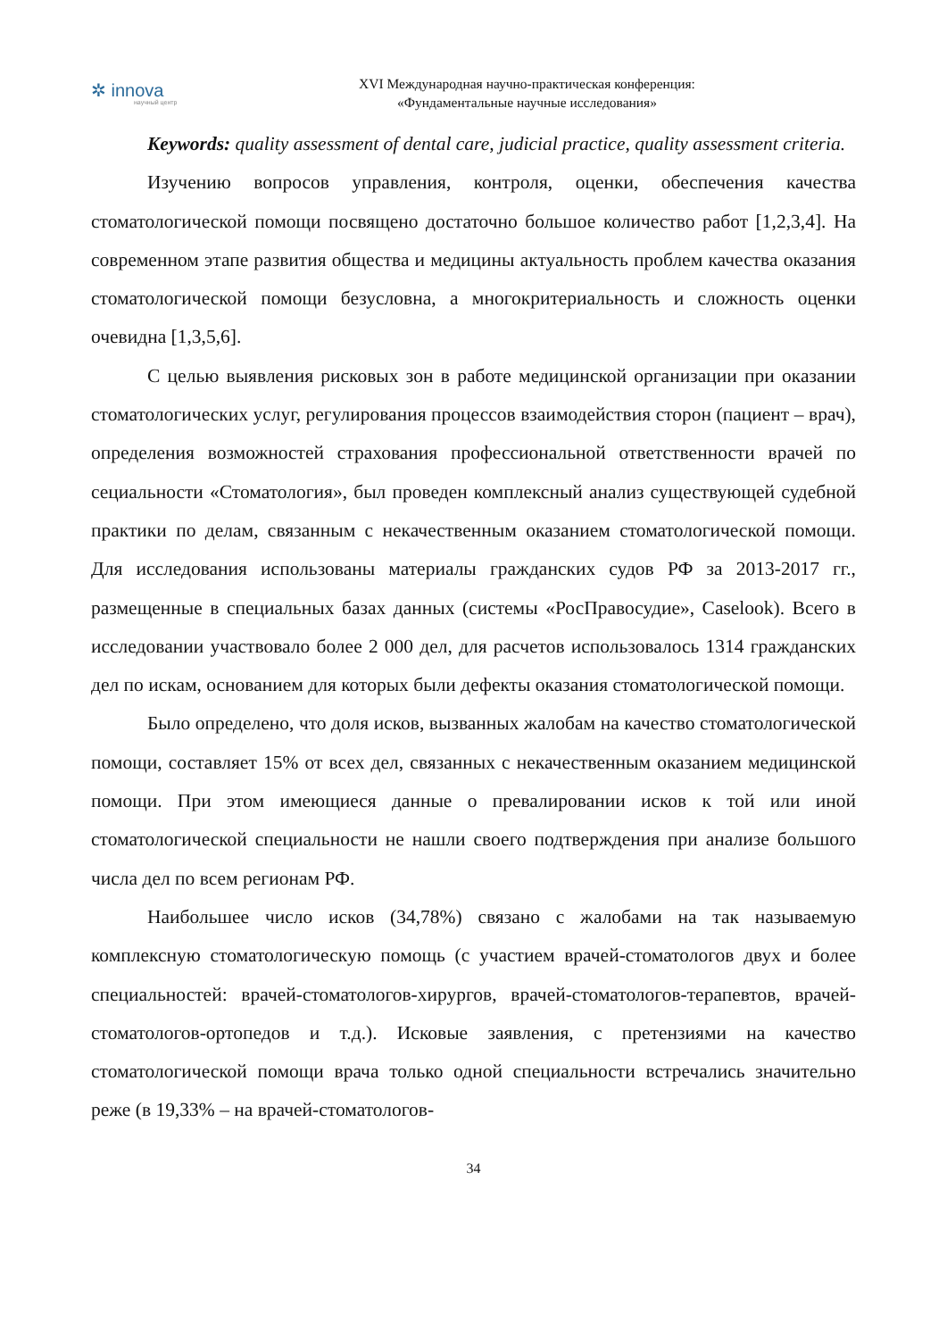✲ innova
научный центр
XVI Международная научно-практическая конференция:
«Фундаментальные научные исследования»
Keywords: quality assessment of dental care, judicial practice, quality assessment criteria.
Изучению вопросов управления, контроля, оценки, обеспечения качества стоматологической помощи посвящено достаточно большое количество работ [1,2,3,4]. На современном этапе развития общества и медицины актуальность проблем качества оказания стоматологической помощи безусловна, а многокритериальность и сложность оценки очевидна [1,3,5,6].
С целью выявления рисковых зон в работе медицинской организации при оказании стоматологических услуг, регулирования процессов взаимодействия сторон (пациент – врач), определения возможностей страхования профессиональной ответственности врачей по сециальности «Стоматология», был проведен комплексный анализ существующей судебной практики по делам, связанным с некачественным оказанием стоматологической помощи. Для исследования использованы материалы гражданских судов РФ за 2013-2017 гг., размещенные в специальных базах данных (системы «РосПравосудие», Caselook). Всего в исследовании участвовало более 2 000 дел, для расчетов использовалось 1314 гражданских дел по искам, основанием для которых были дефекты оказания стоматологической помощи.
Было определено, что доля исков, вызванных жалобам на качество стоматологической помощи, составляет 15% от всех дел, связанных с некачественным оказанием медицинской помощи. При этом имеющиеся данные о превалировании исков к той или иной стоматологической специальности не нашли своего подтверждения при анализе большого числа дел по всем регионам РФ.
Наибольшее число исков (34,78%) связано с жалобами на так называемую комплексную стоматологическую помощь (с участием врачей-стоматологов двух и более специальностей: врачей-стоматологов-хирургов, врачей-стоматологов-терапевтов, врачей-стоматологов-ортопедов и т.д.). Исковые заявления, с претензиями на качество стоматологической помощи врача только одной специальности встречались значительно реже (в 19,33% – на врачей-стоматологов-
34